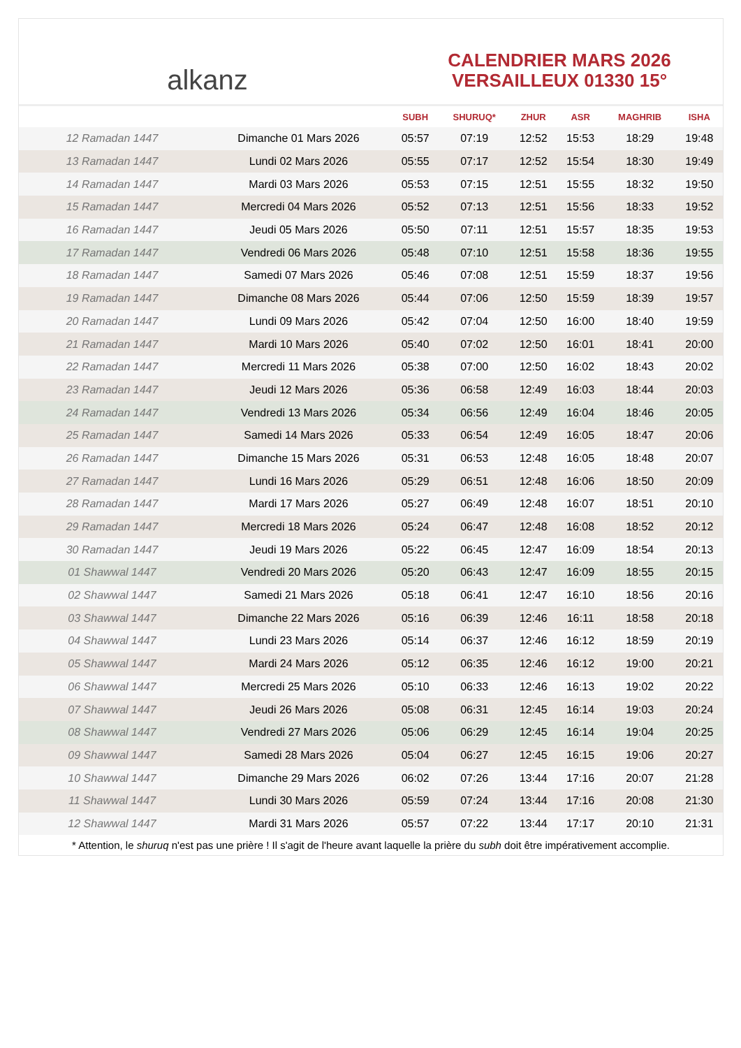alkanz
CALENDRIER MARS 2026
VERSAILLEUX 01330 15°
| | | SUBH | SHURUQ* | ZHUR | ASR | MAGHRIB | ISHA |
| --- | --- | --- | --- | --- | --- | --- | --- |
| 12 Ramadan 1447 | Dimanche 01 Mars 2026 | 05:57 | 07:19 | 12:52 | 15:53 | 18:29 | 19:48 |
| 13 Ramadan 1447 | Lundi 02 Mars 2026 | 05:55 | 07:17 | 12:52 | 15:54 | 18:30 | 19:49 |
| 14 Ramadan 1447 | Mardi 03 Mars 2026 | 05:53 | 07:15 | 12:51 | 15:55 | 18:32 | 19:50 |
| 15 Ramadan 1447 | Mercredi 04 Mars 2026 | 05:52 | 07:13 | 12:51 | 15:56 | 18:33 | 19:52 |
| 16 Ramadan 1447 | Jeudi 05 Mars 2026 | 05:50 | 07:11 | 12:51 | 15:57 | 18:35 | 19:53 |
| 17 Ramadan 1447 | Vendredi 06 Mars 2026 | 05:48 | 07:10 | 12:51 | 15:58 | 18:36 | 19:55 |
| 18 Ramadan 1447 | Samedi 07 Mars 2026 | 05:46 | 07:08 | 12:51 | 15:59 | 18:37 | 19:56 |
| 19 Ramadan 1447 | Dimanche 08 Mars 2026 | 05:44 | 07:06 | 12:50 | 15:59 | 18:39 | 19:57 |
| 20 Ramadan 1447 | Lundi 09 Mars 2026 | 05:42 | 07:04 | 12:50 | 16:00 | 18:40 | 19:59 |
| 21 Ramadan 1447 | Mardi 10 Mars 2026 | 05:40 | 07:02 | 12:50 | 16:01 | 18:41 | 20:00 |
| 22 Ramadan 1447 | Mercredi 11 Mars 2026 | 05:38 | 07:00 | 12:50 | 16:02 | 18:43 | 20:02 |
| 23 Ramadan 1447 | Jeudi 12 Mars 2026 | 05:36 | 06:58 | 12:49 | 16:03 | 18:44 | 20:03 |
| 24 Ramadan 1447 | Vendredi 13 Mars 2026 | 05:34 | 06:56 | 12:49 | 16:04 | 18:46 | 20:05 |
| 25 Ramadan 1447 | Samedi 14 Mars 2026 | 05:33 | 06:54 | 12:49 | 16:05 | 18:47 | 20:06 |
| 26 Ramadan 1447 | Dimanche 15 Mars 2026 | 05:31 | 06:53 | 12:48 | 16:05 | 18:48 | 20:07 |
| 27 Ramadan 1447 | Lundi 16 Mars 2026 | 05:29 | 06:51 | 12:48 | 16:06 | 18:50 | 20:09 |
| 28 Ramadan 1447 | Mardi 17 Mars 2026 | 05:27 | 06:49 | 12:48 | 16:07 | 18:51 | 20:10 |
| 29 Ramadan 1447 | Mercredi 18 Mars 2026 | 05:24 | 06:47 | 12:48 | 16:08 | 18:52 | 20:12 |
| 30 Ramadan 1447 | Jeudi 19 Mars 2026 | 05:22 | 06:45 | 12:47 | 16:09 | 18:54 | 20:13 |
| 01 Shawwal 1447 | Vendredi 20 Mars 2026 | 05:20 | 06:43 | 12:47 | 16:09 | 18:55 | 20:15 |
| 02 Shawwal 1447 | Samedi 21 Mars 2026 | 05:18 | 06:41 | 12:47 | 16:10 | 18:56 | 20:16 |
| 03 Shawwal 1447 | Dimanche 22 Mars 2026 | 05:16 | 06:39 | 12:46 | 16:11 | 18:58 | 20:18 |
| 04 Shawwal 1447 | Lundi 23 Mars 2026 | 05:14 | 06:37 | 12:46 | 16:12 | 18:59 | 20:19 |
| 05 Shawwal 1447 | Mardi 24 Mars 2026 | 05:12 | 06:35 | 12:46 | 16:12 | 19:00 | 20:21 |
| 06 Shawwal 1447 | Mercredi 25 Mars 2026 | 05:10 | 06:33 | 12:46 | 16:13 | 19:02 | 20:22 |
| 07 Shawwal 1447 | Jeudi 26 Mars 2026 | 05:08 | 06:31 | 12:45 | 16:14 | 19:03 | 20:24 |
| 08 Shawwal 1447 | Vendredi 27 Mars 2026 | 05:06 | 06:29 | 12:45 | 16:14 | 19:04 | 20:25 |
| 09 Shawwal 1447 | Samedi 28 Mars 2026 | 05:04 | 06:27 | 12:45 | 16:15 | 19:06 | 20:27 |
| 10 Shawwal 1447 | Dimanche 29 Mars 2026 | 06:02 | 07:26 | 13:44 | 17:16 | 20:07 | 21:28 |
| 11 Shawwal 1447 | Lundi 30 Mars 2026 | 05:59 | 07:24 | 13:44 | 17:16 | 20:08 | 21:30 |
| 12 Shawwal 1447 | Mardi 31 Mars 2026 | 05:57 | 07:22 | 13:44 | 17:17 | 20:10 | 21:31 |
* Attention, le shuruq n'est pas une prière ! Il s'agit de l'heure avant laquelle la prière du subh doit être impérativement accomplie.